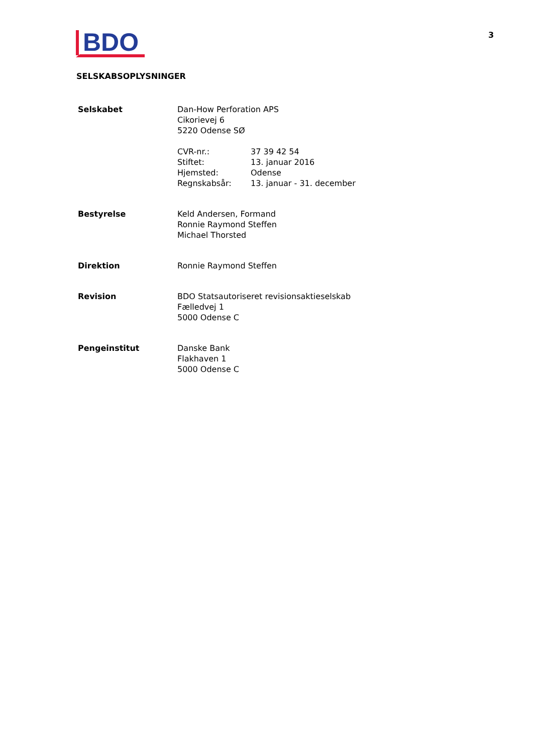BDO
3
SELSKABSOPLYSNINGER
Selskabet Dan-How Perforation APS
Cikorievej 6
5220 Odense SØ
CVR-nr.: 37 39 42 54
Stiftet: 13. januar 2016
Hjemsted: Odense
Regnskabsår: 13. januar - 31. december
Bestyrelse Keld Andersen, Formand
Ronnie Raymond Steffen
Michael Thorsted
Direktion Ronnie Raymond Steffen
Revision BDO Statsautoriseret revisionsaktieselskab
Fælledvej 1
5000 Odense C
Pengeinstitut Danske Bank
Flakhaven 1
5000 Odense C